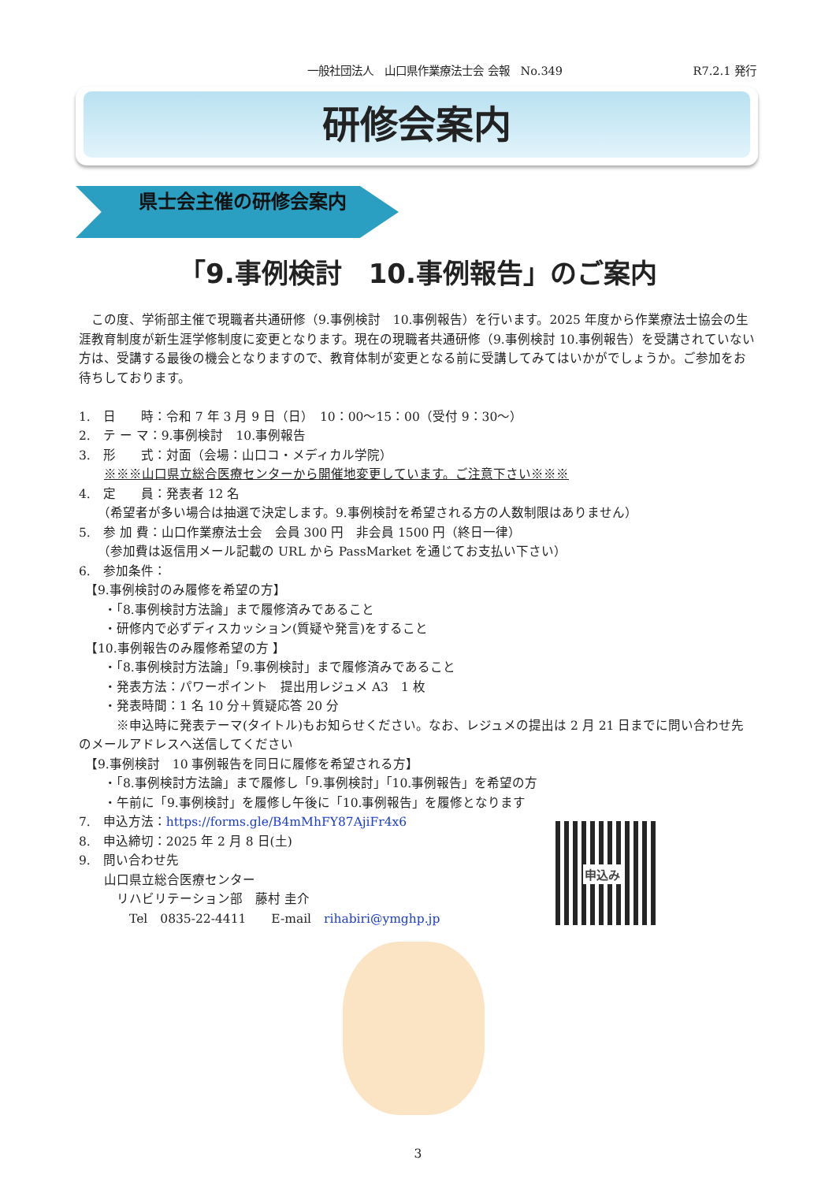一般社団法人　山口県作業療法士会 会報　No.349 R7.2.1 発行
研修会案内
県士会主催の研修会案内
「9.事例検討　10.事例報告」のご案内
　この度、学術部主催で現職者共通研修（9.事例検討　10.事例報告）を行います。2025 年度から作業療法士協会の生涯教育制度が新生涯学修制度に変更となります。現在の現職者共通研修（9.事例検討 10.事例報告）を受講されていない方は、受講する最後の機会となりますので、教育体制が変更となる前に受講してみてはいかがでしょうか。ご参加をお待ちしております。
1.　日　　時：令和 7 年 3 月 9 日（日）　10：00〜15：00（受付 9：30〜）
2.　テ ー マ：9.事例検討　10.事例報告
3.　形　　式：対面（会場：山口コ・メディカル学院）
　　※※※山口県立総合医療センターから開催地変更しています。ご注意下さい※※※
4.　定　　員：発表者 12 名
　　（希望者が多い場合は抽選で決定します。9.事例検討を希望される方の人数制限はありません）
5.　参 加 費：山口作業療法士会　会員 300 円　非会員 1500 円（終日一律）
　　（参加費は返信用メール記載の URL から PassMarket を通じてお支払い下さい）
6.　参加条件：
　【9.事例検討のみ履修を希望の方】
　　・「8.事例検討方法論」まで履修済みであること
　　・研修内で必ずディスカッション(質疑や発言)をすること
　【10.事例報告のみ履修希望の方 】
　　・「8.事例検討方法論」「9.事例検討」まで履修済みであること
　　・発表方法：パワーポイント　提出用レジュメ A3　1 枚
　　・発表時間：1 名 10 分＋質疑応答 20 分
　　　※申込時に発表テーマ(タイトル)もお知らせください。なお、レジュメの提出は 2 月 21 日までに問い合わせ先のメールアドレスへ送信してください
　【9.事例検討　10 事例報告を同日に履修を希望される方】
　　・「8.事例検討方法論」まで履修し「9.事例検討」「10.事例報告」を希望の方
　　・午前に「9.事例検討」を履修し午後に「10.事例報告」を履修となります
7.　申込方法：https://forms.gle/B4mMhFY87AjiFr4x6
8.　申込締切：2025 年 2 月 8 日(土)
9.　問い合わせ先
　　山口県立総合医療センター
　　　リハビリテーション部　藤村 圭介
　　　　Tel　0835-22-4411　　E-mail　rihabiri@ymghp.jp
申込み
3